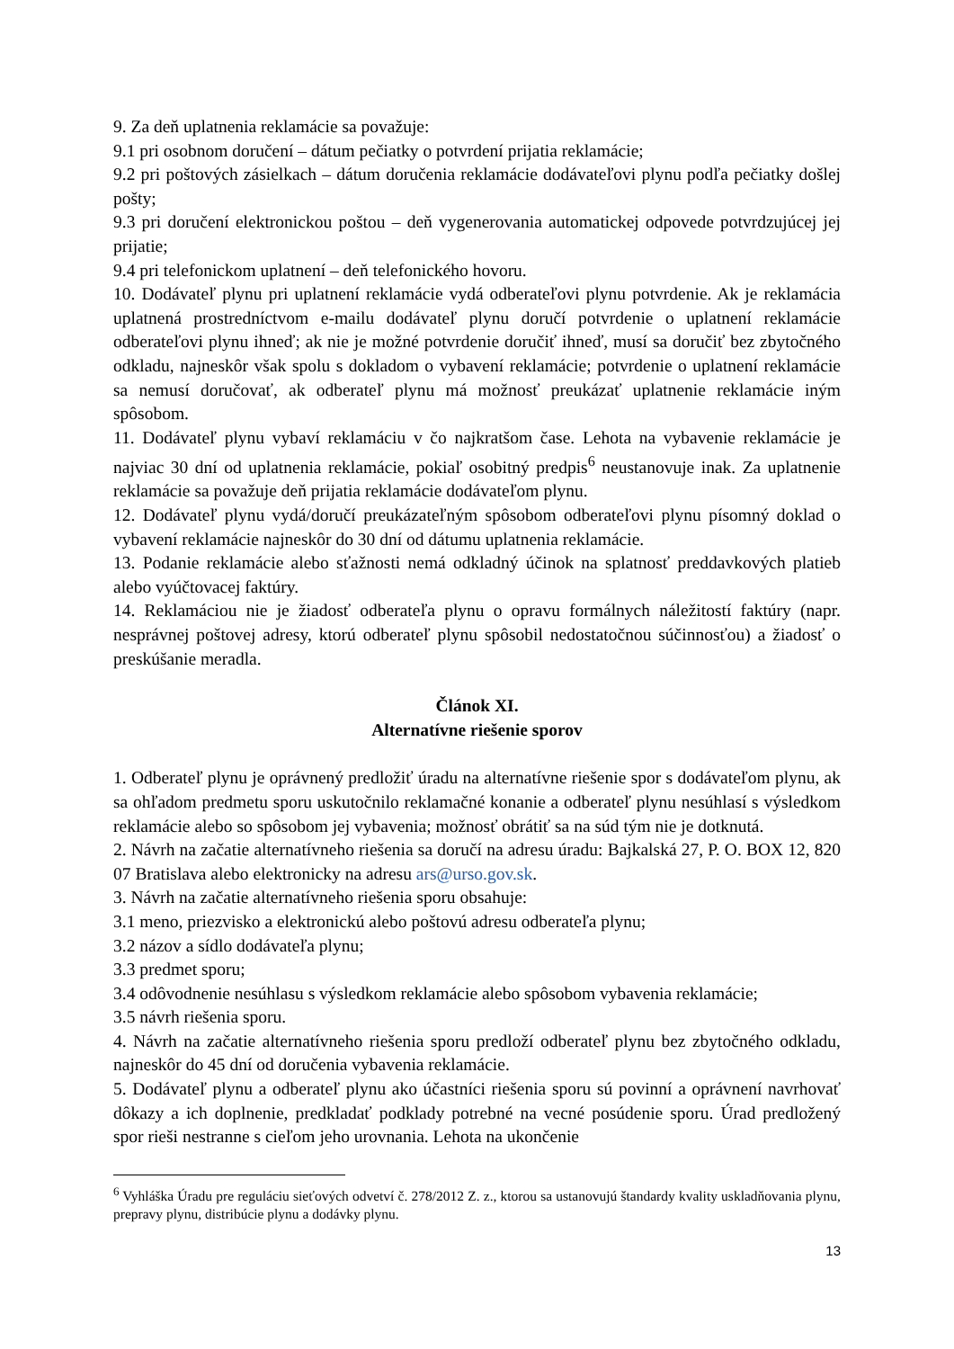9. Za deň uplatnenia reklamácie sa považuje:
9.1 pri osobnom doručení – dátum pečiatky o potvrdení prijatia reklamácie;
9.2 pri poštových zásielkach – dátum doručenia reklamácie dodávateľovi plynu podľa pečiatky došlej pošty;
9.3 pri doručení elektronickou poštou – deň vygenerovania automatickej odpovede potvrdzujúcej jej prijatie;
9.4 pri telefonickom uplatnení – deň telefonického hovoru.
10. Dodávateľ plynu pri uplatnení reklamácie vydá odberateľovi plynu potvrdenie. Ak je reklamácia uplatnená prostredníctvom e-mailu dodávateľ plynu doručí potvrdenie o uplatnení reklamácie odberateľovi plynu ihneď; ak nie je možné potvrdenie doručiť ihneď, musí sa doručiť bez zbytočného odkladu, najneskôr však spolu s dokladom o vybavení reklamácie; potvrdenie o uplatnení reklamácie sa nemusí doručovať, ak odberateľ plynu má možnosť preukázať uplatnenie reklamácie iným spôsobom.
11. Dodávateľ plynu vybaví reklamáciu v čo najkratšom čase. Lehota na vybavenie reklamácie je najviac 30 dní od uplatnenia reklamácie, pokiaľ osobitný predpis<sup>6</sup> neustanovuje inak. Za uplatnenie reklamácie sa považuje deň prijatia reklamácie dodávateľom plynu.
12. Dodávateľ plynu vydá/doručí preukázateľným spôsobom odberateľovi plynu písomný doklad o vybavení reklamácie najneskôr do 30 dní od dátumu uplatnenia reklamácie.
13. Podanie reklamácie alebo sťažnosti nemá odkladný účinok na splatnosť preddavkových platieb alebo vyúčtovacej faktúry.
14. Reklamáciou nie je žiadosť odberateľa plynu o opravu formálnych náležitostí faktúry (napr. nesprávnej poštovej adresy, ktorú odberateľ plynu spôsobil nedostatočnou súčinnosťou) a žiadosť o preskúšanie meradla.
Článok XI.
Alternatívne riešenie sporov
1. Odberateľ plynu je oprávnený predložiť úradu na alternatívne riešenie spor s dodávateľom plynu, ak sa ohľadom predmetu sporu uskutočnilo reklamačné konanie a odberateľ plynu nesúhlasí s výsledkom reklamácie alebo so spôsobom jej vybavenia; možnosť obrátiť sa na súd tým nie je dotknutá.
2. Návrh na začatie alternatívneho riešenia sa doručí na adresu úradu: Bajkalská 27, P. O. BOX 12, 820 07 Bratislava alebo elektronicky na adresu ars@urso.gov.sk.
3. Návrh na začatie alternatívneho riešenia sporu obsahuje:
3.1 meno, priezvisko a elektronickú alebo poštovú adresu odberateľa plynu;
3.2 názov a sídlo dodávateľa plynu;
3.3 predmet sporu;
3.4 odôvodnenie nesúhlasu s výsledkom reklamácie alebo spôsobom vybavenia reklamácie;
3.5 návrh riešenia sporu.
4. Návrh na začatie alternatívneho riešenia sporu predloží odberateľ plynu bez zbytočného odkladu, najneskôr do 45 dní od doručenia vybavenia reklamácie.
5. Dodávateľ plynu a odberateľ plynu ako účastníci riešenia sporu sú povinní a oprávnení navrhovať dôkazy a ich doplnenie, predkladať podklady potrebné na vecné posúdenie sporu. Úrad predložený spor rieši nestranne s cieľom jeho urovnania. Lehota na ukončenie
<sup>6</sup> Vyhláška Úradu pre reguláciu sieťových odvetví č. 278/2012 Z. z., ktorou sa ustanovujú štandardy kvality uskladňovania plynu, prepravy plynu, distribúcie plynu a dodávky plynu.
13